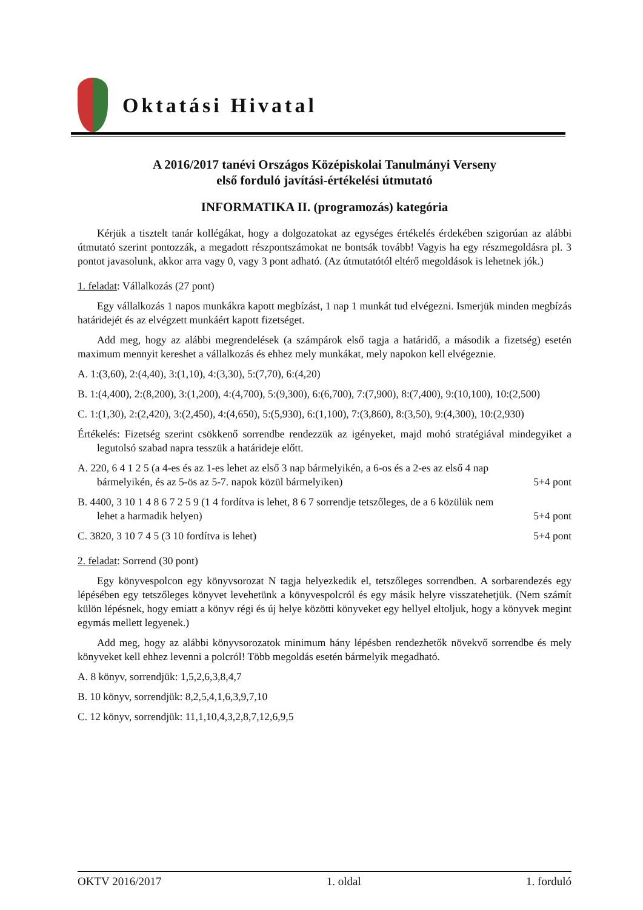Oktatási Hivatal
A 2016/2017 tanévi Országos Középiskolai Tanulmányi Verseny
első forduló javítási-értékelési útmutató
INFORMATIKA II. (programozás) kategória
Kérjük a tisztelt tanár kollégákat, hogy a dolgozatokat az egységes értékelés érdekében szigorúan az alábbi útmutató szerint pontozzák, a megadott részpontszámokat ne bontsák tovább! Vagyis ha egy részmegoldásra pl. 3 pontot javasolunk, akkor arra vagy 0, vagy 3 pont adható. (Az útmutatótól eltérő megoldások is lehetnek jók.)
1. feladat: Vállalkozás (27 pont)
Egy vállalkozás 1 napos munkákra kapott megbízást, 1 nap 1 munkát tud elvégezni. Ismerjük minden megbízás határidejét és az elvégzett munkáért kapott fizetséget.
Add meg, hogy az alábbi megrendelések (a számpárok első tagja a határidő, a második a fizetség) esetén maximum mennyit kereshet a vállalkozás és ehhez mely munkákat, mely napokon kell elvégeznie.
A. 1:(3,60), 2:(4,40), 3:(1,10), 4:(3,30), 5:(7,70), 6:(4,20)
B. 1:(4,400), 2:(8,200), 3:(1,200), 4:(4,700), 5:(9,300), 6:(6,700), 7:(7,900), 8:(7,400), 9:(10,100), 10:(2,500)
C. 1:(1,30), 2:(2,420), 3:(2,450), 4:(4,650), 5:(5,930), 6:(1,100), 7:(3,860), 8:(3,50), 9:(4,300), 10:(2,930)
Értékelés: Fizetség szerint csökkenő sorrendbe rendezzük az igényeket, majd mohó stratégiával mindegyiket a legutolsó szabad napra tesszük a határideje előtt.
A. 220, 6 4 1 2 5 (a 4-es és az 1-es lehet az első 3 nap bármelyikén, a 6-os és a 2-es az első 4 nap
bármelyikén, és az 5-ös az 5-7. napok közül bármelyiken) 5+4 pont
B. 4400, 3 10 1 4 8 6 7 2 5 9 (1 4 fordítva is lehet, 8 6 7 sorrendje tetszőleges, de a 6 közülük nem
lehet a harmadik helyen) 5+4 pont
C. 3820, 3 10 7 4 5 (3 10 fordítva is lehet) 5+4 pont
2. feladat: Sorrend (30 pont)
Egy könyvespolcon egy könyvsorozat N tagja helyezkedik el, tetszőleges sorrendben. A sorbarendezés egy lépésében egy tetszőleges könyvet levehetünk a könyvespolcról és egy másik helyre visszatehetjük. (Nem számít külön lépésnek, hogy emiatt a könyv régi és új helye közötti könyveket egy hellyel eltoljuk, hogy a könyvek megint egymás mellett legyenek.)
Add meg, hogy az alábbi könyvsorozatok minimum hány lépésben rendezhetők növekvő sorrendbe és mely könyveket kell ehhez levenni a polcról! Több megoldás esetén bármelyik megadható.
A. 8 könyv, sorrendjük: 1,5,2,6,3,8,4,7
B. 10 könyv, sorrendjük: 8,2,5,4,1,6,3,9,7,10
C. 12 könyv, sorrendjük: 11,1,10,4,3,2,8,7,12,6,9,5
OKTV 2016/2017 1. oldal 1. forduló